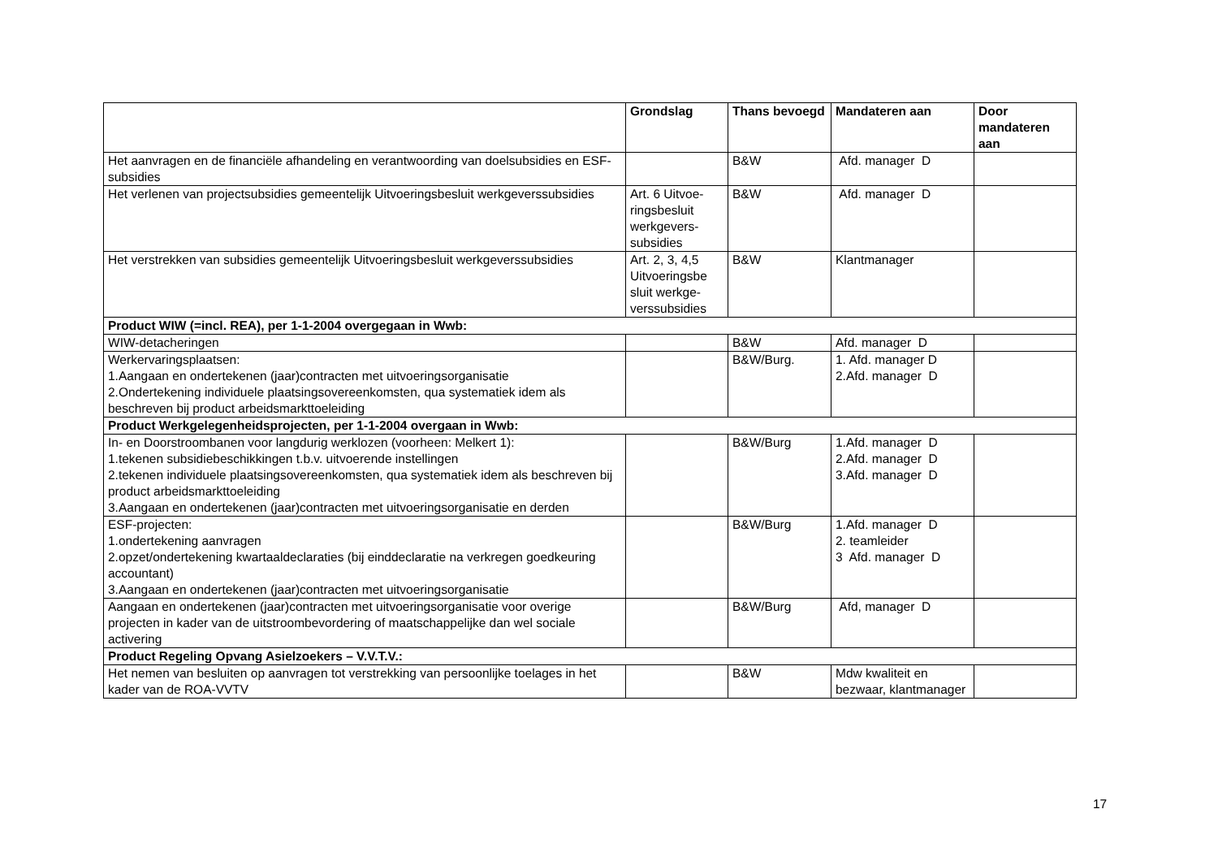| | Grondslag | Thans bevoegd | Mandateren aan | Door mandateren aan |
| --- | --- | --- | --- | --- |
| Het aanvragen en de financiële afhandeling en verantwoording van doelsubsidies en ESF-subsidies | | B&W | Afd. manager D | |
| Het verlenen van projectsubsidies gemeentelijk Uitvoeringsbesluit werkgeverssubsidies | Art. 6 Uitvoe-ringsbesluit werkgevers-subsidies | B&W | Afd. manager D | |
| Het verstrekken van subsidies gemeentelijk Uitvoeringsbesluit werkgeverssubsidies | Art. 2, 3, 4,5 Uitvoeringsbe sluit werkge-verssubsidies | B&W | Klantmanager | |
| Product WIW (=incl. REA), per 1-1-2004 overgegaan in Wwb: | | | | |
| WIW-detacheringen | | B&W | Afd. manager D | |
| Werkervaringsplaatsen: 1.Aangaan en ondertekenen (jaar)contracten met uitvoeringsorganisatie 2.Ondertekening individuele plaatsingsovereenkomsten, qua systematiek idem als beschreven bij product arbeidsmarkttoeleiding | | B&W/Burg. | 1. Afd. manager D 2.Afd. manager D | |
| Product Werkgelegenheidsprojecten, per 1-1-2004 overgaan in Wwb: | | | | |
| In- en Doorstroombanen voor langdurig werklozen (voorheen: Melkert 1): 1.tekenen subsidiebeschikkingen t.b.v. uitvoerende instellingen 2.tekenen individuele plaatsingsovereenkomsten, qua systematiek idem als beschreven bij product arbeidsmarkttoeleiding 3.Aangaan en ondertekenen (jaar)contracten met uitvoeringsorganisatie en derden | | B&W/Burg | 1.Afd. manager D 2.Afd. manager D 3.Afd. manager D | |
| ESF-projecten: 1.ondertekening aanvragen 2.opzet/ondertekening kwartaaldeclaraties (bij einddeclaratie na verkregen goedkeuring accountant) 3.Aangaan en ondertekenen (jaar)contracten met uitvoeringsorganisatie | | B&W/Burg | 1.Afd. manager D 2. teamleider 3 Afd. manager D | |
| Aangaan en ondertekenen (jaar)contracten met uitvoeringsorganisatie voor overige projecten in kader van de uitstroombevordering of maatschappelijke dan wel sociale activering | | B&W/Burg | Afd, manager D | |
| Product Regeling Opvang Asielzoekers – V.V.T.V.: | | | | |
| Het nemen van besluiten op aanvragen tot verstrekking van persoonlijke toelages in het kader van de ROA-VVTV | | B&W | Mdw kwaliteit en bezwaar, klantmanager | |
17